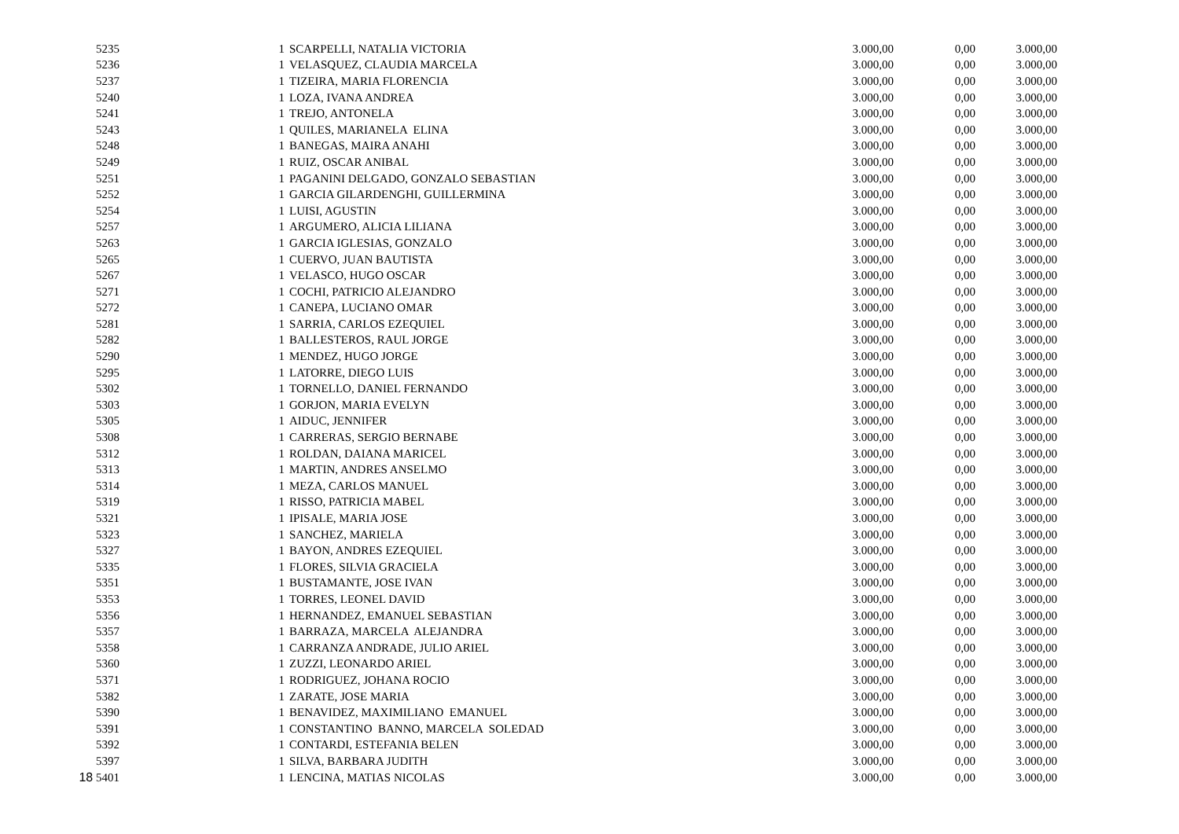| 5235 | | 1 | SCARPELLI, NATALIA VICTORIA | 3.000,00 | 0,00 | 3.000,00 |
| 5236 | | 1 | VELASQUEZ, CLAUDIA MARCELA | 3.000,00 | 0,00 | 3.000,00 |
| 5237 | | 1 | TIZEIRA, MARIA FLORENCIA | 3.000,00 | 0,00 | 3.000,00 |
| 5240 | | 1 | LOZA, IVANA ANDREA | 3.000,00 | 0,00 | 3.000,00 |
| 5241 | | 1 | TREJO, ANTONELA | 3.000,00 | 0,00 | 3.000,00 |
| 5243 | | 1 | QUILES, MARIANELA ELINA | 3.000,00 | 0,00 | 3.000,00 |
| 5248 | | 1 | BANEGAS, MAIRA ANAHI | 3.000,00 | 0,00 | 3.000,00 |
| 5249 | | 1 | RUIZ, OSCAR ANIBAL | 3.000,00 | 0,00 | 3.000,00 |
| 5251 | | 1 | PAGANINI DELGADO, GONZALO SEBASTIAN | 3.000,00 | 0,00 | 3.000,00 |
| 5252 | | 1 | GARCIA GILARDENGHI, GUILLERMINA | 3.000,00 | 0,00 | 3.000,00 |
| 5254 | | 1 | LUISI, AGUSTIN | 3.000,00 | 0,00 | 3.000,00 |
| 5257 | | 1 | ARGUMERO, ALICIA LILIANA | 3.000,00 | 0,00 | 3.000,00 |
| 5263 | | 1 | GARCIA IGLESIAS, GONZALO | 3.000,00 | 0,00 | 3.000,00 |
| 5265 | | 1 | CUERVO, JUAN BAUTISTA | 3.000,00 | 0,00 | 3.000,00 |
| 5267 | | 1 | VELASCO, HUGO OSCAR | 3.000,00 | 0,00 | 3.000,00 |
| 5271 | | 1 | COCHI, PATRICIO ALEJANDRO | 3.000,00 | 0,00 | 3.000,00 |
| 5272 | | 1 | CANEPA, LUCIANO OMAR | 3.000,00 | 0,00 | 3.000,00 |
| 5281 | | 1 | SARRIA, CARLOS EZEQUIEL | 3.000,00 | 0,00 | 3.000,00 |
| 5282 | | 1 | BALLESTEROS, RAUL JORGE | 3.000,00 | 0,00 | 3.000,00 |
| 5290 | | 1 | MENDEZ, HUGO JORGE | 3.000,00 | 0,00 | 3.000,00 |
| 5295 | | 1 | LATORRE, DIEGO LUIS | 3.000,00 | 0,00 | 3.000,00 |
| 5302 | | 1 | TORNELLO, DANIEL FERNANDO | 3.000,00 | 0,00 | 3.000,00 |
| 5303 | | 1 | GORJON, MARIA EVELYN | 3.000,00 | 0,00 | 3.000,00 |
| 5305 | | 1 | AIDUC, JENNIFER | 3.000,00 | 0,00 | 3.000,00 |
| 5308 | | 1 | CARRERAS, SERGIO BERNABE | 3.000,00 | 0,00 | 3.000,00 |
| 5312 | | 1 | ROLDAN, DAIANA MARICEL | 3.000,00 | 0,00 | 3.000,00 |
| 5313 | | 1 | MARTIN, ANDRES ANSELMO | 3.000,00 | 0,00 | 3.000,00 |
| 5314 | | 1 | MEZA, CARLOS MANUEL | 3.000,00 | 0,00 | 3.000,00 |
| 5319 | | 1 | RISSO, PATRICIA MABEL | 3.000,00 | 0,00 | 3.000,00 |
| 5321 | | 1 | IPISALE, MARIA JOSE | 3.000,00 | 0,00 | 3.000,00 |
| 5323 | | 1 | SANCHEZ, MARIELA | 3.000,00 | 0,00 | 3.000,00 |
| 5327 | | 1 | BAYON, ANDRES EZEQUIEL | 3.000,00 | 0,00 | 3.000,00 |
| 5335 | | 1 | FLORES, SILVIA GRACIELA | 3.000,00 | 0,00 | 3.000,00 |
| 5351 | | 1 | BUSTAMANTE, JOSE IVAN | 3.000,00 | 0,00 | 3.000,00 |
| 5353 | | 1 | TORRES, LEONEL DAVID | 3.000,00 | 0,00 | 3.000,00 |
| 5356 | | 1 | HERNANDEZ, EMANUEL SEBASTIAN | 3.000,00 | 0,00 | 3.000,00 |
| 5357 | | 1 | BARRAZA, MARCELA ALEJANDRA | 3.000,00 | 0,00 | 3.000,00 |
| 5358 | | 1 | CARRANZA ANDRADE, JULIO ARIEL | 3.000,00 | 0,00 | 3.000,00 |
| 5360 | | 1 | ZUZZI, LEONARDO ARIEL | 3.000,00 | 0,00 | 3.000,00 |
| 5371 | | 1 | RODRIGUEZ, JOHANA ROCIO | 3.000,00 | 0,00 | 3.000,00 |
| 5382 | | 1 | ZARATE, JOSE MARIA | 3.000,00 | 0,00 | 3.000,00 |
| 5390 | | 1 | BENAVIDEZ, MAXIMILIANO EMANUEL | 3.000,00 | 0,00 | 3.000,00 |
| 5391 | | 1 | CONSTANTINO BANNO, MARCELA SOLEDAD | 3.000,00 | 0,00 | 3.000,00 |
| 5392 | | 1 | CONTARDI, ESTEFANIA BELEN | 3.000,00 | 0,00 | 3.000,00 |
| 5397 | | 1 | SILVA, BARBARA JUDITH | 3.000,00 | 0,00 | 3.000,00 |
| 18 5401 | | 1 | LENCINA, MATIAS NICOLAS | 3.000,00 | 0,00 | 3.000,00 |